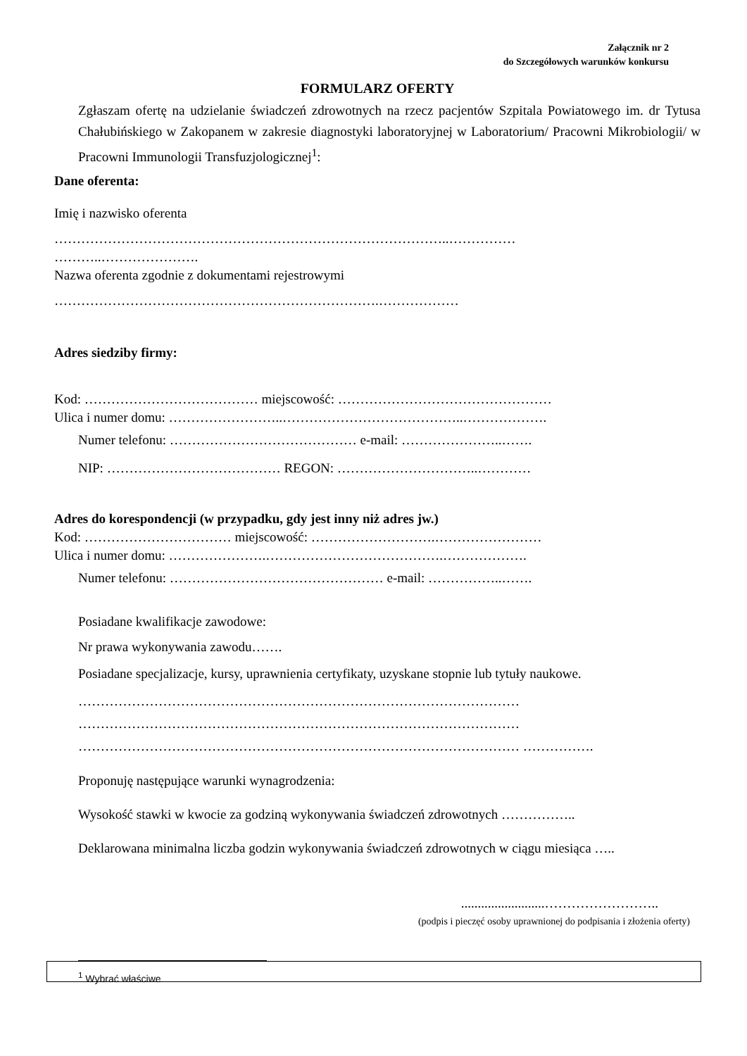Załącznik nr 2
do Szczegółowych warunków konkursu
FORMULARZ OFERTY
Zgłaszam ofertę na udzielanie świadczeń zdrowotnych na rzecz pacjentów Szpitala Powiatowego im. dr Tytusa Chałubińskiego w Zakopanem w zakresie diagnostyki laboratoryjnej w Laboratorium/ Pracowni Mikrobiologii/ w Pracowni Immunologii Transfuzjologicznej<sup>1</sup>:
Dane oferenta:
Imię i nazwisko oferenta
……………………………………………………………………………..……………
………..………………….
Nazwa oferenta zgodnie z dokumentami rejestrowymi
……………………………………………………………….………………
Adres siedziby firmy:
Kod: ………………………………… miejscowość: …………………………………………
Ulica i numer domu: ……………………..…………………………………..……………….
Numer telefonu: …………………………………… e-mail: …………………..…….
NIP: ………………………………… REGON: …………………………..…………
Adres do korespondencji (w przypadku, gdy jest inny niż adres jw.)
Kod: …………………………… miejscowość: ……………………….……………………
Ulica i numer domu: ………………….………………………………….……………….
Numer telefonu: ………………………………………… e-mail: ……………..…….
Posiadane kwalifikacje zawodowe:
Nr prawa wykonywania zawodu…….
Posiadane specjalizacje, kursy, uprawnienia certyfikaty, uzyskane stopnie lub tytuły naukowe.
……………………………………………………………………………………… ……………………………………………………………………………………… ……………………………………………………………………………………… …………….
Proponuję następujące warunki wynagrodzenia:
Wysokość stawki w kwocie za godziną wykonywania świadczeń zdrowotnych ……………..
Deklarowana minimalna liczba godzin wykonywania świadczeń zdrowotnych w ciągu miesiąca …..
.........................……………………..
(podpis i pieczęć osoby uprawnionej do podpisania i złożenia oferty)
<sup>1</sup> Wybrać właściwe